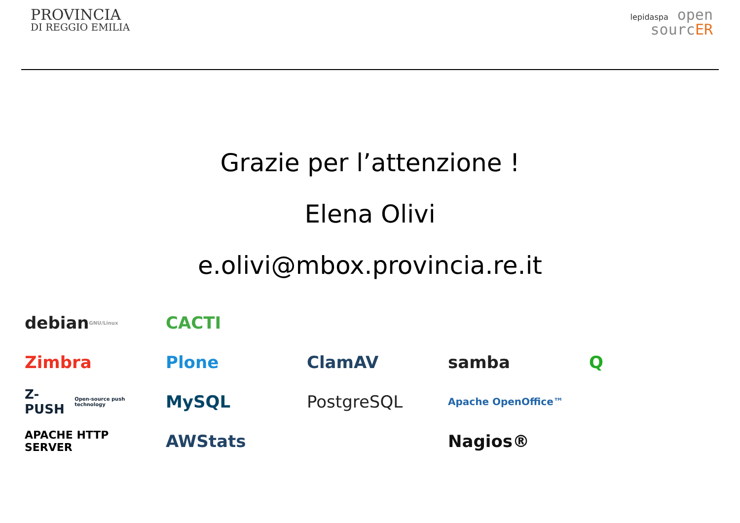PROVINCIA
DI REGGIO EMILIA
lepidaspa open
sourcER
Grazie per l’attenzione !
Elena Olivi
e.olivi@mbox.provincia.re.it
debian GNU/Linux
CACTI
Zimbra
Plone
ClamAV
samba
Q
Z-PUSH Open-source push technology
MySQL
PostgreSQL
Apache OpenOffice™
APACHE HTTP SERVER
AWStats
Nagios®